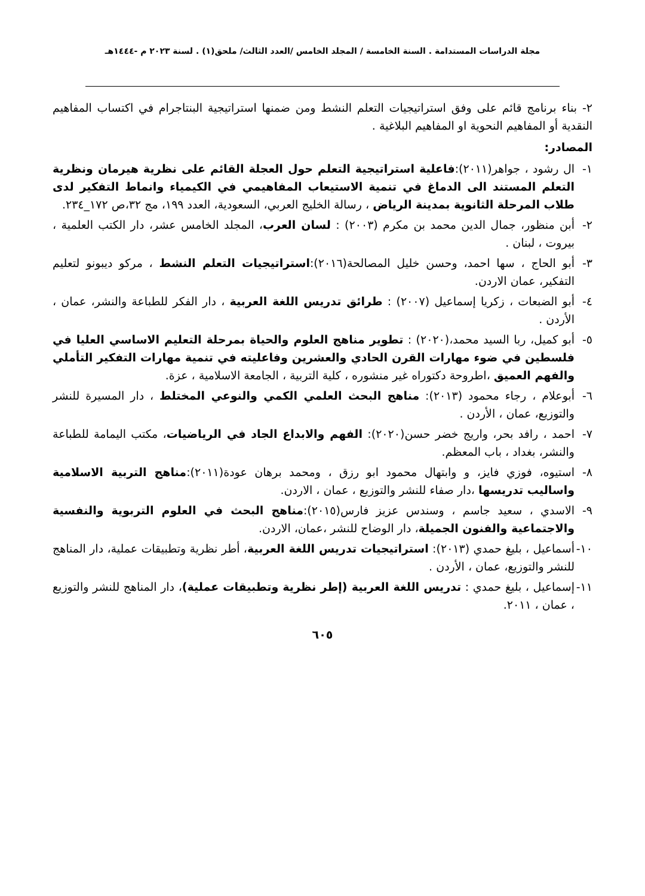مجلة الدراسات المستدامة . السنة الخامسة / المجلد الخامس /العدد الثالث/ ملحق(١) . لسنة ٢٠٢٣ م -١٤٤٤هـ
٢- بناء برنامج قائم على وفق استراتيجيات التعلم النشط ومن ضمنها استراتيجية البنتاجرام في اكتساب المفاهيم النقدية أو المفاهيم النحوية او المفاهيم البلاغية .
المصادر:
١- ال رشود ، جواهر(٢٠١١):فاعلية استراتيجية التعلم حول العجلة القائم على نظرية هيرمان ونظرية التعلم المستند الى الدماغ في تنمية الاستيعاب المفاهيمي في الكيمياء وانماط التفكير لدى طلاب المرحلة الثانوية بمدينة الرياض ، رسالة الخليج العربي، السعودية، العدد ١٩٩، مج ٣٢،ص ١٧٢_٢٣٤.
٢- أبن منظور، جمال الدين محمد بن مكرم (٢٠٠٣) : لسان العرب، المجلد الخامس عشر، دار الكتب العلمية ، بيروت ، لبنان .
٣- أبو الحاج ، سها احمد، وحسن خليل المصالحة(٢٠١٦):استراتيجيات التعلم النشط ، مركو ديبونو لتعليم التفكير، عمان الاردن.
٤- أبو الضبعات ، زكريا إسماعيل (٢٠٠٧) : طرائق تدريس اللغة العربية ، دار الفكر للطباعة والنشر، عمان ، الأردن .
٥- أبو كميل، ربا السيد محمد،(٢٠٢٠) : تطوير مناهج العلوم والحياة بمرحلة التعليم الاساسي العليا في فلسطين في ضوء مهارات القرن الحادي والعشرين وفاعليته في تنمية مهارات التفكير التأملي والفهم العميق ،اطروحة دكتوراه غير منشوره ، كلية التربية ، الجامعة الاسلامية ، عزة.
٦- أبوعلام ، رجاء محمود (٢٠١٣): مناهج البحث العلمي الكمي والنوعي المختلط ، دار المسيرة للنشر والتوزيع، عمان ، الأردن .
٧- احمد ، رافد بحر، واريج خضر حسن(٢٠٢٠): الفهم والابداع الجاد في الرياضيات، مكتب اليمامة للطباعة والنشر، بغداد ، باب المعظم.
٨- استيوه، فوزي فايز، و وابتهال محمود ابو رزق ، ومحمد برهان عودة(٢٠١١):مناهج التربية الاسلامية واساليب تدريسها ،دار صفاء للنشر والتوزيع ، عمان ، الاردن.
٩- الاسدي ، سعيد جاسم ، وسندس عزيز فارس(٢٠١٥):مناهج البحث في العلوم التربوية والنفسية والاجتماعية والفنون الجميلة، دار الوضاح للنشر ،عمان، الاردن.
١٠- أسماعيل ، بليغ حمدي (٢٠١٣): استراتيجيات تدريس اللغة العربية، أطر نظرية وتطبيقات عملية، دار المناهج للنشر والتوزيع، عمان ، الأردن .
١١- إسماعيل ، بليغ حمدي : تدريس اللغة العربية (إطر نظرية وتطبيقات عملية)، دار المناهج للنشر والتوزيع ، عمان ، ٢٠١١.
٦٠٥